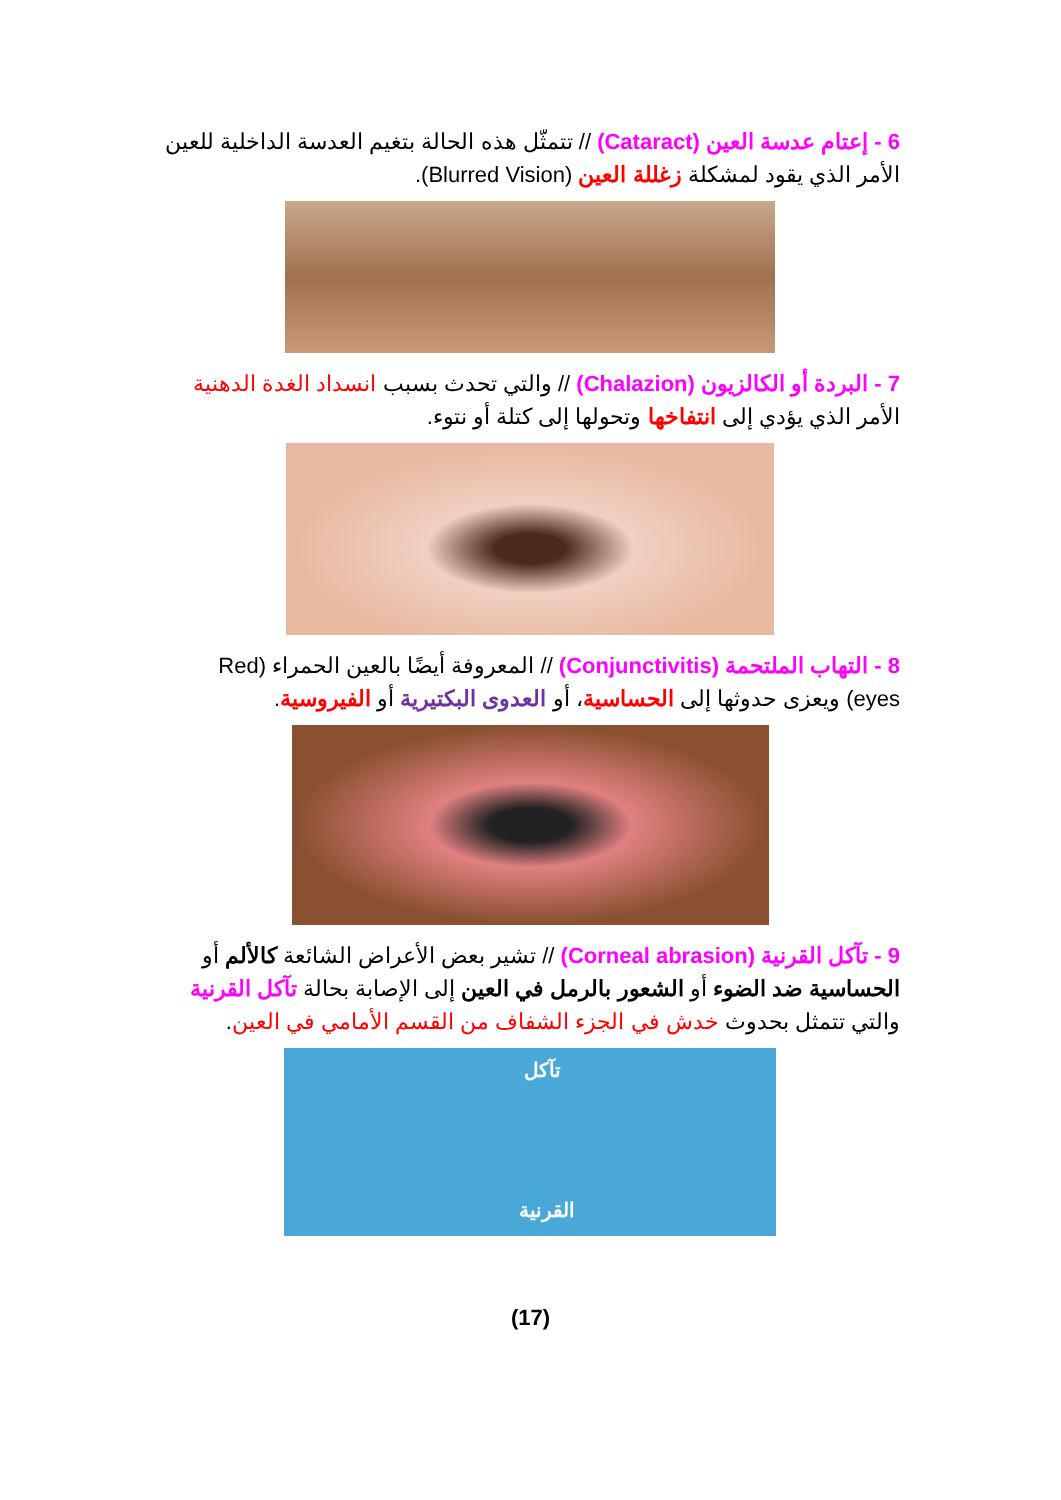6 - إعتام عدسة العين (Cataract) // تتمثّل هذه الحالة بتغيم العدسة الداخلية للعين الأمر الذي يقود لمشكلة زغللة العين (Blurred Vision).
7 - البردة أو الكالزيون (Chalazion) // والتي تحدث بسبب انسداد الغدة الدهنية الأمر الذي يؤدي إلى انتفاخها وتحولها إلى كتلة أو نتوء.
8 - التهاب الملتحمة (Conjunctivitis) // المعروفة أيضًا بالعين الحمراء (Red eyes) ويعزى حدوثها إلى الحساسية، أو العدوى البكتيرية أو الفيروسية.
9 - تآكل القرنية (Corneal abrasion) // تشير بعض الأعراض الشائعة كالألم أو الحساسية ضد الضوء أو الشعور بالرمل في العين إلى الإصابة بحالة تآكل القرنية والتي تتمثل بحدوث خدش في الجزء الشفاف من القسم الأمامي في العين.
تآكل
القرنية
(17)